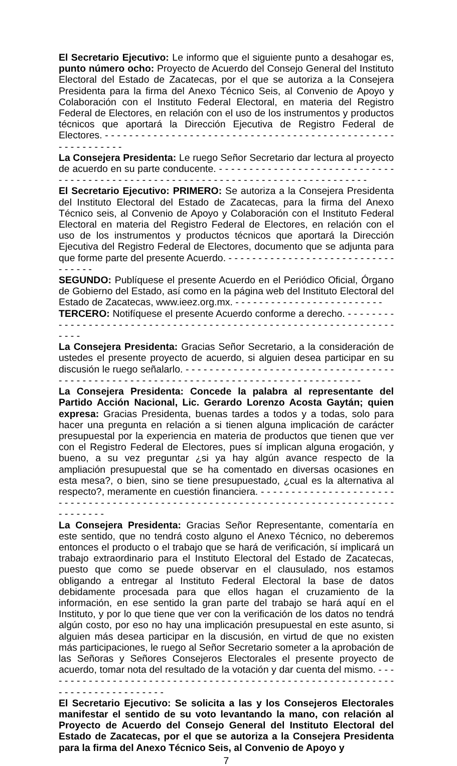El Secretario Ejecutivo: Le informo que el siguiente punto a desahogar es, punto número ocho: Proyecto de Acuerdo del Consejo General del Instituto Electoral del Estado de Zacatecas, por el que se autoriza a la Consejera Presidenta para la firma del Anexo Técnico Seis, al Convenio de Apoyo y Colaboración con el Instituto Federal Electoral, en materia del Registro Federal de Electores, en relación con el uso de los instrumentos y productos técnicos que aportará la Dirección Ejecutiva de Registro Federal de Electores. - - - - - - - - - - - - - - - - - - - - - - - - - - - - - - - - - - - - - - - - - - - - - - - - - - - - - - - - - - -
La Consejera Presidenta: Le ruego Señor Secretario dar lectura al proyecto de acuerdo en su parte conducente. - - - - - - - - - - - - - - - - - - - - - - - - - - - - - - - - - - - - - - - - - - - - - - - - - - - - - - - - - - - - - - - - - - - - - - - - - - - - - - - - -
El Secretario Ejecutivo: PRIMERO: Se autoriza a la Consejera Presidenta del Instituto Electoral del Estado de Zacatecas, para la firma del Anexo Técnico seis, al Convenio de Apoyo y Colaboración con el Instituto Federal Electoral en materia del Registro Federal de Electores, en relación con el uso de los instrumentos y productos técnicos que aportará la Dirección Ejecutiva del Registro Federal de Electores, documento que se adjunta para que forme parte del presente Acuerdo. - - - - - - - - - - - - - - - - - - - - - - - - - - - - - - - - - -
SEGUNDO: Publíquese el presente Acuerdo en el Periódico Oficial, Órgano de Gobierno del Estado, así como en la página web del Instituto Electoral del Estado de Zacatecas, www.ieez.org.mx. - - - - - - - - - - - - - - - - - - - - - - - - -
TERCERO: Notifíquese el presente Acuerdo conforme a derecho. - - - - - - - - - - - - - - - - - - - - - - - - - - - - - - - - - - - - - - - - - - - - - - - - - - - - - - - - - - - - - - - - - - - -
La Consejera Presidenta: Gracias Señor Secretario, a la consideración de ustedes el presente proyecto de acuerdo, si alguien desea participar en su discusión le ruego señalarlo. - - - - - - - - - - - - - - - - - - - - - - - - - - - - - - - - - - - - - - - - - - - - - - - - - - - - - - - - - - - - - - - - - - - - - - - - - - - - - - - - - - - - - -
La Consejera Presidenta: Concede la palabra al representante del Partido Acción Nacional, Lic. Gerardo Lorenzo Acosta Gaytán; quien expresa: Gracias Presidenta, buenas tardes a todos y a todas, solo para hacer una pregunta en relación a si tienen alguna implicación de carácter presupuestal por la experiencia en materia de productos que tienen que ver con el Registro Federal de Electores, pues sí implican alguna erogación, y bueno, a su vez preguntar ¿si ya hay algún avance respecto de la ampliación presupuestal que se ha comentado en diversas ocasiones en esta mesa?, o bien, sino se tiene presupuestado, ¿cual es la alternativa al respecto?, meramente en cuestión financiera. - - - - - - - - - - - - - - - - - - - - - - - - - - - - - - - - - - - - - - - - - - - - - - - - - - - - - - - - - - - - - - - - - - - - - - - - - - - - - - - - - - - - - -
La Consejera Presidenta: Gracias Señor Representante, comentaría en este sentido, que no tendrá costo alguno el Anexo Técnico, no deberemos entonces el producto o el trabajo que se hará de verificación, sí implicará un trabajo extraordinario para el Instituto Electoral del Estado de Zacatecas, puesto que como se puede observar en el clausulado, nos estamos obligando a entregar al Instituto Federal Electoral la base de datos debidamente procesada para que ellos hagan el cruzamiento de la información, en ese sentido la gran parte del trabajo se hará aquí en el Instituto, y por lo que tiene que ver con la verificación de los datos no tendrá algún costo, por eso no hay una implicación presupuestal en este asunto, si alguien más desea participar en la discusión, en virtud de que no existen más participaciones, le ruego al Señor Secretario someter a la aprobación de las Señoras y Señores Consejeros Electorales el presente proyecto de acuerdo, tomar nota del resultado de la votación y dar cuenta del mismo. - - - - - - - - - - - - - - - - - - - - - - - - - - - - - - - - - - - - - - - - - - - - - - - - - - - - - - - - - - - - - - - - - - - - - - - - - - - - -
El Secretario Ejecutivo: Se solicita a las y los Consejeros Electorales manifestar el sentido de su voto levantando la mano, con relación al Proyecto de Acuerdo del Consejo General del Instituto Electoral del Estado de Zacatecas, por el que se autoriza a la Consejera Presidenta para la firma del Anexo Técnico Seis, al Convenio de Apoyo y
7